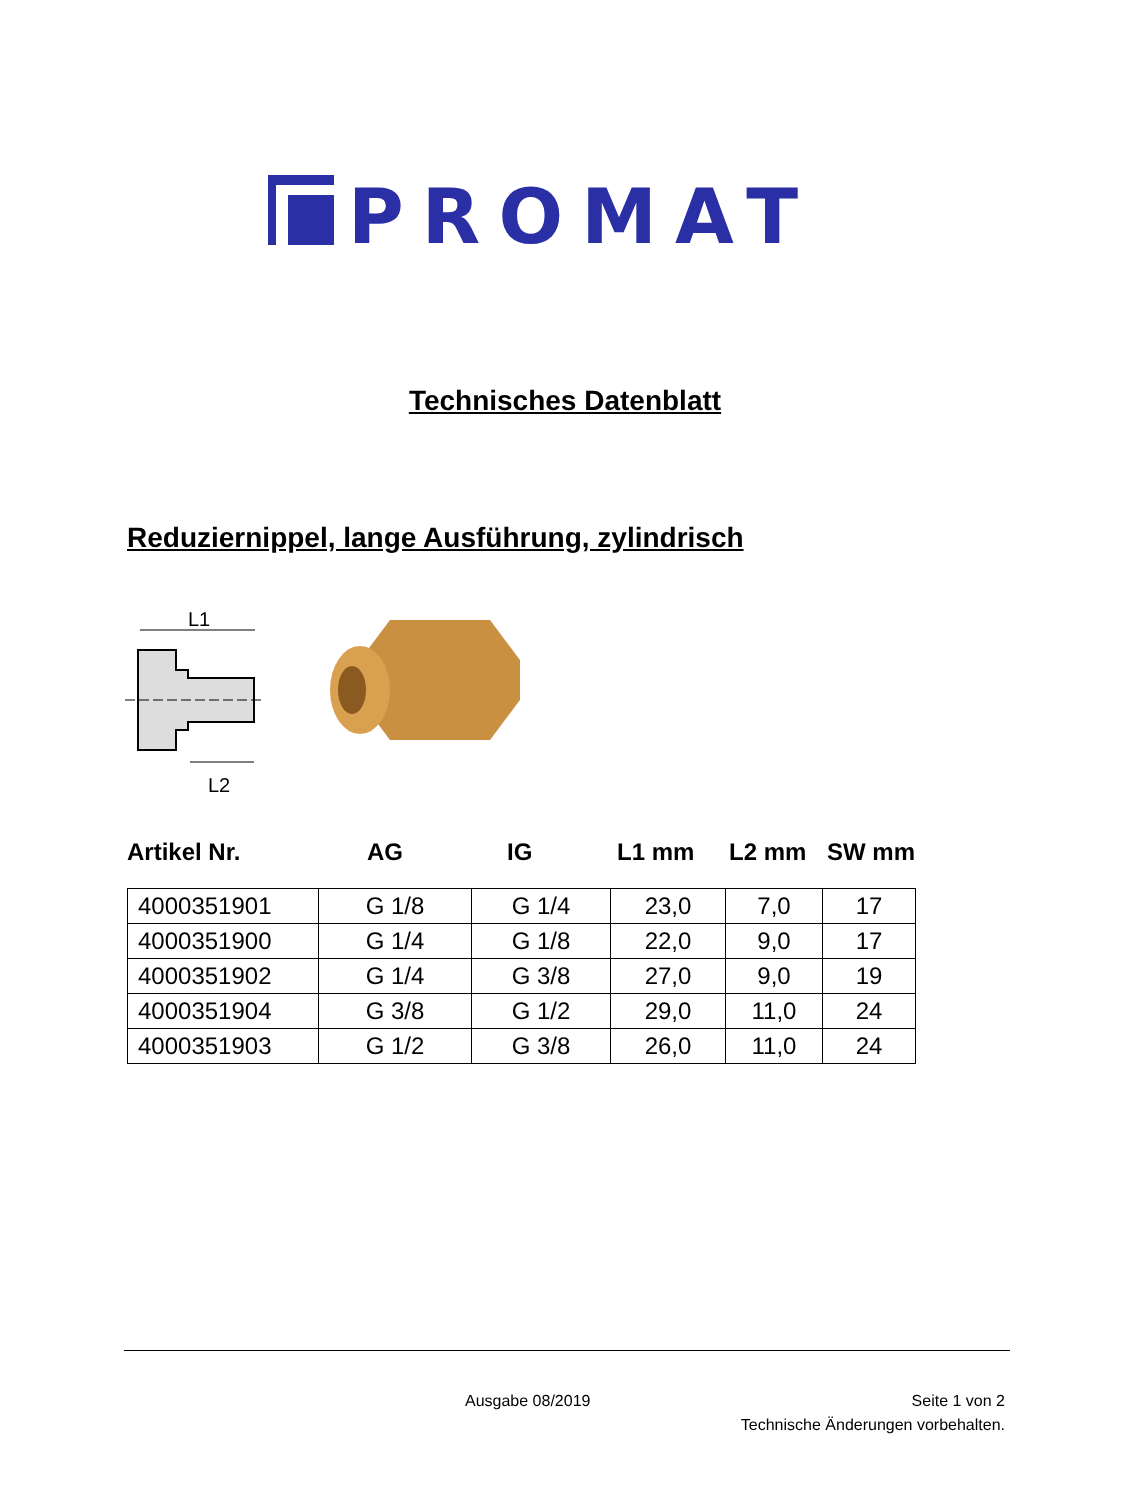PROMAT
Technisches Datenblatt
Reduziernippel, lange Ausführung, zylindrisch
L1
L2
Artikel Nr. AG IG L1 mm L2 mm SW mm
| 4000351901 | G 1/8 | G 1/4 | 23,0 | 7,0 | 17 |
| 4000351900 | G 1/4 | G 1/8 | 22,0 | 9,0 | 17 |
| 4000351902 | G 1/4 | G 3/8 | 27,0 | 9,0 | 19 |
| 4000351904 | G 3/8 | G 1/2 | 29,0 | 11,0 | 24 |
| 4000351903 | G 1/2 | G 3/8 | 26,0 | 11,0 | 24 |
Ausgabe 08/2019 Seite 1 von 2
Technische Änderungen vorbehalten.